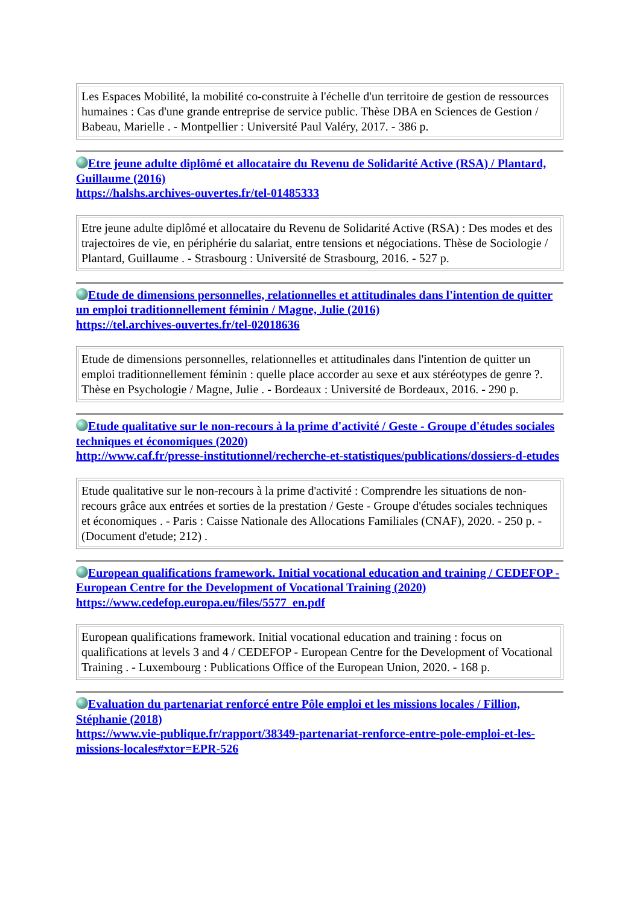| Les Espaces Mobilité, la mobilité co-construite à l'échelle d'un territoire de gestion de ressources humaines : Cas d'une grande entreprise de service public. Thèse DBA en Sciences de Gestion / Babeau, Marielle . - Montpellier : Université Paul Valéry, 2017. - 386 p. |
Etre jeune adulte diplômé et allocataire du Revenu de Solidarité Active (RSA) / Plantard, Guillaume (2016)
https://halshs.archives-ouvertes.fr/tel-01485333
| Etre jeune adulte diplômé et allocataire du Revenu de Solidarité Active (RSA) : Des modes et des trajectoires de vie, en périphérie du salariat, entre tensions et négociations. Thèse de Sociologie / Plantard, Guillaume . - Strasbourg : Université de Strasbourg, 2016. - 527 p. |
Etude de dimensions personnelles, relationnelles et attitudinales dans l'intention de quitter un emploi traditionnellement féminin / Magne, Julie (2016)
https://tel.archives-ouvertes.fr/tel-02018636
| Etude de dimensions personnelles, relationnelles et attitudinales dans l'intention de quitter un emploi traditionnellement féminin : quelle place accorder au sexe et aux stéréotypes de genre ?. Thèse en Psychologie / Magne, Julie . - Bordeaux : Université de Bordeaux, 2016. - 290 p. |
Etude qualitative sur le non-recours à la prime d'activité / Geste - Groupe d'études sociales techniques et économiques (2020)
http://www.caf.fr/presse-institutionnel/recherche-et-statistiques/publications/dossiers-d-etudes
| Etude qualitative sur le non-recours à la prime d'activité : Comprendre les situations de non-recours grâce aux entrées et sorties de la prestation / Geste - Groupe d'études sociales techniques et économiques . - Paris : Caisse Nationale des Allocations Familiales (CNAF), 2020. - 250 p. - (Document d'etude; 212) . |
European qualifications framework. Initial vocational education and training / CEDEFOP - European Centre for the Development of Vocational Training (2020)
https://www.cedefop.europa.eu/files/5577_en.pdf
| European qualifications framework. Initial vocational education and training : focus on qualifications at levels 3 and 4 / CEDEFOP - European Centre for the Development of Vocational Training . - Luxembourg : Publications Office of the European Union, 2020. - 168 p. |
Evaluation du partenariat renforcé entre Pôle emploi et les missions locales / Fillion, Stéphanie (2018)
https://www.vie-publique.fr/rapport/38349-partenariat-renforce-entre-pole-emploi-et-les-missions-locales#xtor=EPR-526